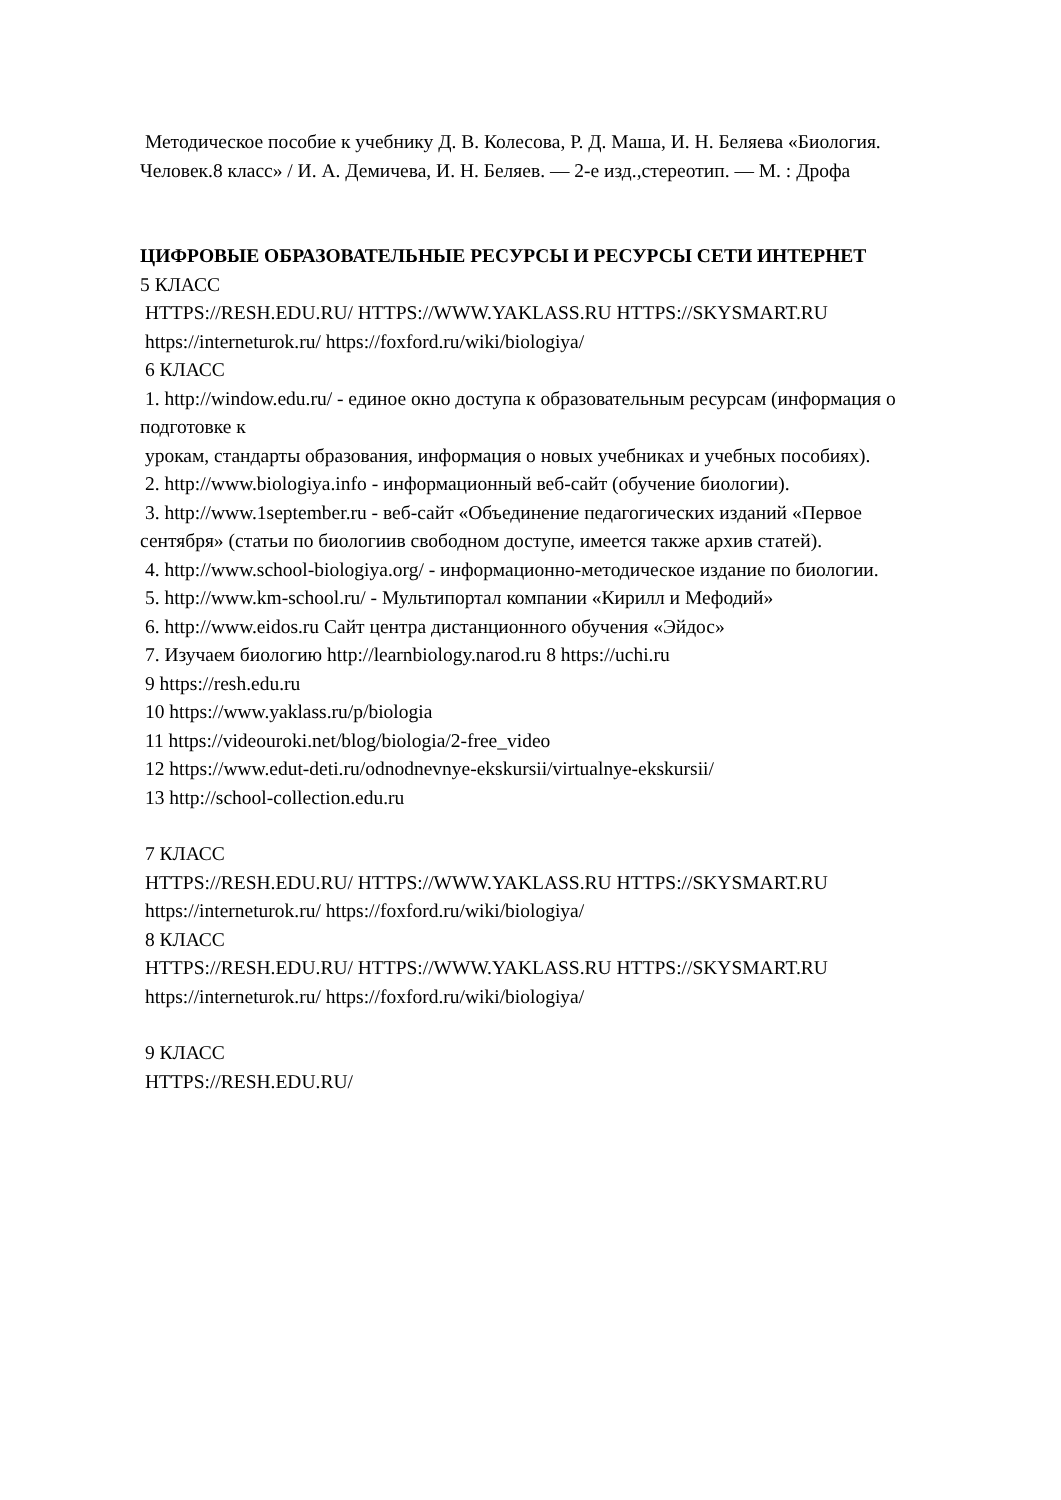Методическое пособие к учебнику Д. В. Колесова, Р. Д. Маша, И. Н. Беляева «Биология. Человек.8 класс» / И. А. Демичева, И. Н. Беляев. — 2-е изд.,стереотип. — М. : Дрофа
ЦИФРОВЫЕ ОБРАЗОВАТЕЛЬНЫЕ РЕСУРСЫ И РЕСУРСЫ СЕТИ ИНТЕРНЕТ
5 КЛАСС
HTTPS://RESH.EDU.RU/ HTTPS://WWW.YAKLASS.RU HTTPS://SKYSMART.RU
https://interneturok.ru/ https://foxford.ru/wiki/biologiya/
6 КЛАСС
1. http://window.edu.ru/ - единое окно доступа к образовательным ресурсам (информация о подготовке к
урокам, стандарты образования, информация о новых учебниках и учебных пособиях).
2. http://www.biologiya.info - информационный веб-сайт (обучение биологии).
3. http://www.1september.ru - веб-сайт «Объединение педагогических изданий «Первое сентября» (статьи по биологиив свободном доступе, имеется также архив статей).
4. http://www.school-biologiya.org/ - информационно-методическое издание по биологии.
5. http://www.km-school.ru/ - Мультипортал компании «Кирилл и Мефодий»
6. http://www.eidos.ru Сайт центра дистанционного обучения «Эйдос»
7. Изучаем биологию http://learnbiology.narod.ru 8 https://uchi.ru
9 https://resh.edu.ru
10 https://www.yaklass.ru/p/biologia
11 https://videouroki.net/blog/biologia/2-free_video
12 https://www.edut-deti.ru/odnodnevnye-ekskursii/virtualnye-ekskursii/
13 http://school-collection.edu.ru
7 КЛАСС
HTTPS://RESH.EDU.RU/ HTTPS://WWW.YAKLASS.RU HTTPS://SKYSMART.RU
https://interneturok.ru/ https://foxford.ru/wiki/biologiya/
8 КЛАСС
HTTPS://RESH.EDU.RU/ HTTPS://WWW.YAKLASS.RU HTTPS://SKYSMART.RU
https://interneturok.ru/ https://foxford.ru/wiki/biologiya/
9 КЛАСС
HTTPS://RESH.EDU.RU/